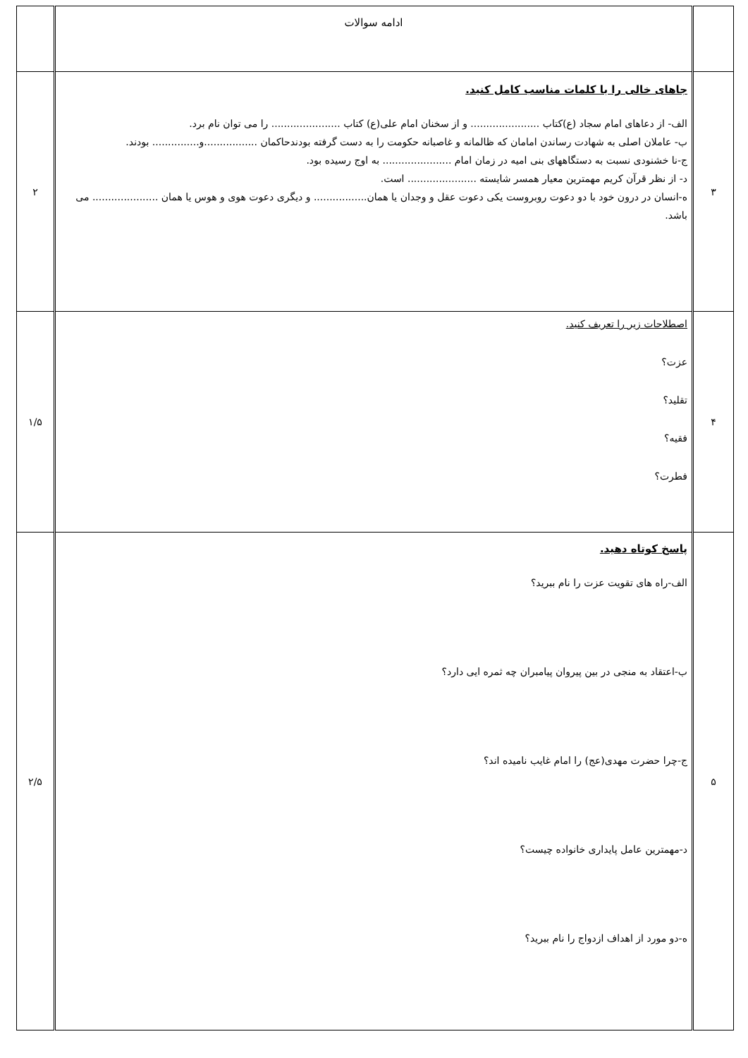| | ادامه سوالات | |
| ۳ | جاهای خالی را با کلمات مناسب کامل کنید. الف- از دعاهای امام سجاد (ع)کتاب ...................... و از سخنان امام علی(ع) کتاب ...................... را می توان نام برد. ب- عاملان اصلی به شهادت رساندن امامان که ظالمانه و غاصبانه حکومت را به دست گرفته بودندحاکمان .................و............... بودند. ج-نا خشنودی نسبت به دستگاههای بنی امیه در زمان امام ...................... به اوج رسیده بود. د- از نظر قرآن کریم مهمترین معیار همسر شایسته ...................... است. ه-انسان در درون خود با دو دعوت روبروست یکی دعوت عقل و وجدان یا همان................. و دیگری دعوت هوی و هوس یا همان ..................... می باشد. | ۲ |
| ۴ | اصطلاحات زیر را تعریف کنید. عزت؟ تقلید؟ فقیه؟ فطرت؟ | ۱/۵ |
| ۵ | پاسخ کوتاه دهید. الف-راه های تقویت عزت را نام ببرید؟ ب-اعتقاد به منجی در بین پیروان پیامبران چه ثمره ایی دارد؟ ج-چرا حضرت مهدی(عج) را امام غایب نامیده اند؟ د-مهمترین عامل پایداری خانواده چیست؟ ه-دو مورد از اهداف ازدواج را نام ببرید؟ | ۲/۵ |